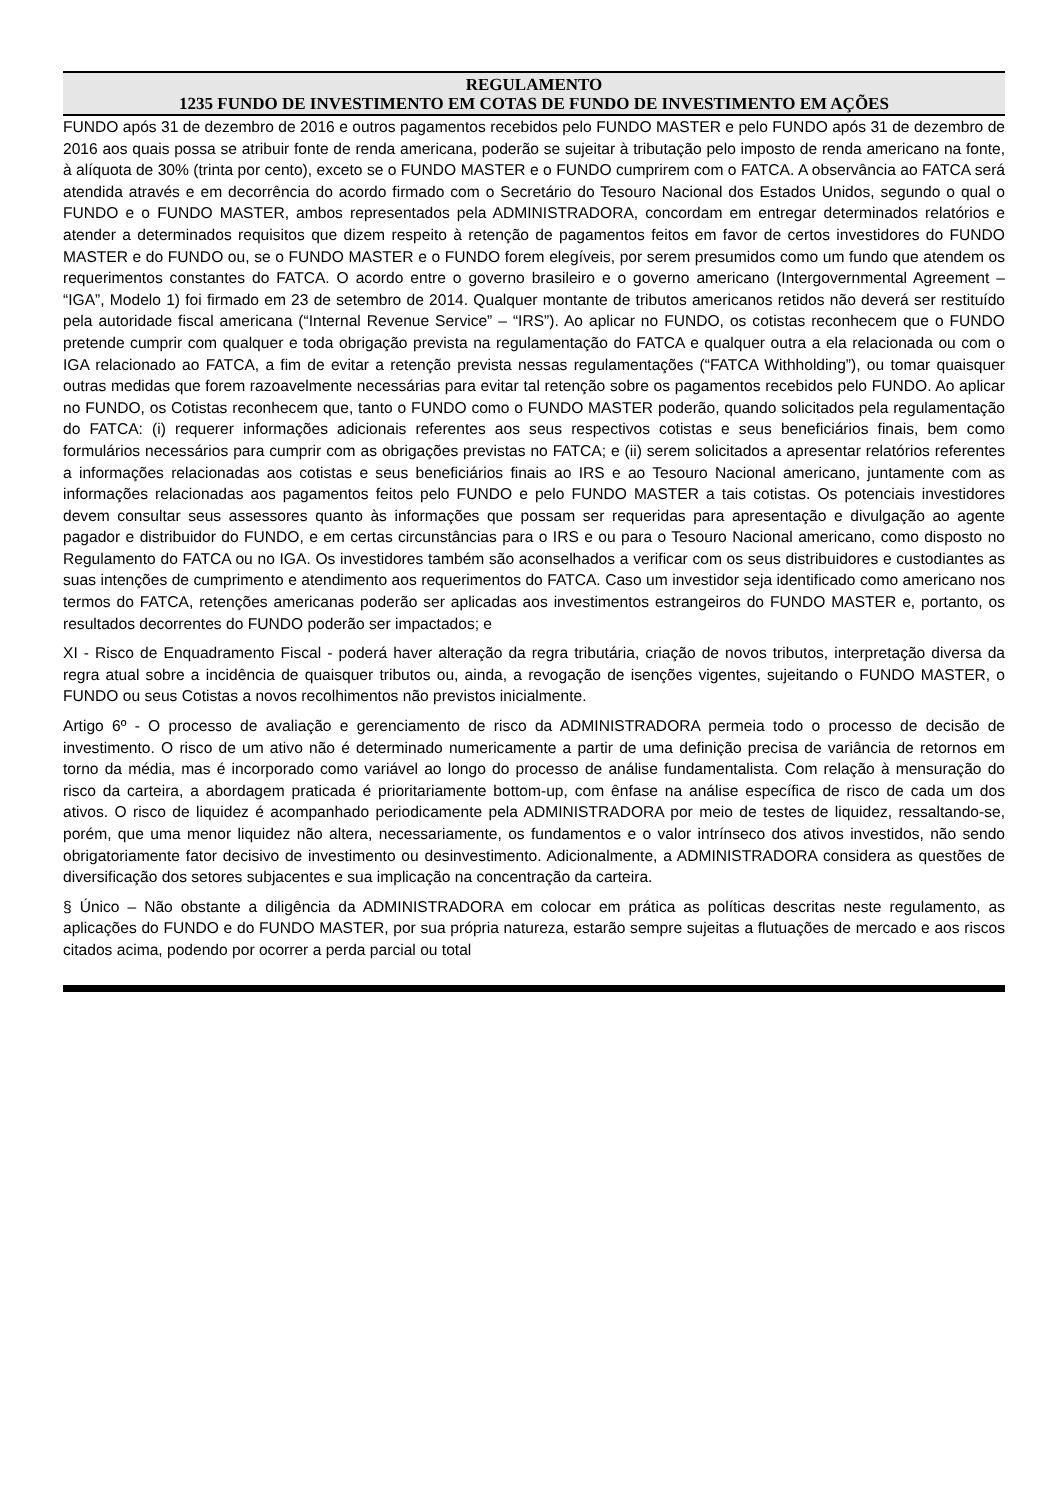REGULAMENTO
1235 FUNDO DE INVESTIMENTO EM COTAS DE FUNDO DE INVESTIMENTO EM AÇÕES
FUNDO após 31 de dezembro de 2016 e outros pagamentos recebidos pelo FUNDO MASTER e pelo FUNDO após 31 de dezembro de 2016 aos quais possa se atribuir fonte de renda americana, poderão se sujeitar à tributação pelo imposto de renda americano na fonte, à alíquota de 30% (trinta por cento), exceto se o FUNDO MASTER e o FUNDO cumprirem com o FATCA. A observância ao FATCA será atendida através e em decorrência do acordo firmado com o Secretário do Tesouro Nacional dos Estados Unidos, segundo o qual o FUNDO e o FUNDO MASTER, ambos representados pela ADMINISTRADORA, concordam em entregar determinados relatórios e atender a determinados requisitos que dizem respeito à retenção de pagamentos feitos em favor de certos investidores do FUNDO MASTER e do FUNDO ou, se o FUNDO MASTER e o FUNDO forem elegíveis, por serem presumidos como um fundo que atendem os requerimentos constantes do FATCA. O acordo entre o governo brasileiro e o governo americano (Intergovernmental Agreement – “IGA”, Modelo 1) foi firmado em 23 de setembro de 2014. Qualquer montante de tributos americanos retidos não deverá ser restituído pela autoridade fiscal americana (“Internal Revenue Service” – “IRS”). Ao aplicar no FUNDO, os cotistas reconhecem que o FUNDO pretende cumprir com qualquer e toda obrigação prevista na regulamentação do FATCA e qualquer outra a ela relacionada ou com o IGA relacionado ao FATCA, a fim de evitar a retenção prevista nessas regulamentações (“FATCA Withholding”), ou tomar quaisquer outras medidas que forem razoavelmente necessárias para evitar tal retenção sobre os pagamentos recebidos pelo FUNDO. Ao aplicar no FUNDO, os Cotistas reconhecem que, tanto o FUNDO como o FUNDO MASTER poderão, quando solicitados pela regulamentação do FATCA: (i) requerer informações adicionais referentes aos seus respectivos cotistas e seus beneficiários finais, bem como formulários necessários para cumprir com as obrigações previstas no FATCA; e (ii) serem solicitados a apresentar relatórios referentes a informações relacionadas aos cotistas e seus beneficiários finais ao IRS e ao Tesouro Nacional americano, juntamente com as informações relacionadas aos pagamentos feitos pelo FUNDO e pelo FUNDO MASTER a tais cotistas. Os potenciais investidores devem consultar seus assessores quanto às informações que possam ser requeridas para apresentação e divulgação ao agente pagador e distribuidor do FUNDO, e em certas circunstâncias para o IRS e ou para o Tesouro Nacional americano, como disposto no Regulamento do FATCA ou no IGA. Os investidores também são aconselhados a verificar com os seus distribuidores e custodiantes as suas intenções de cumprimento e atendimento aos requerimentos do FATCA. Caso um investidor seja identificado como americano nos termos do FATCA, retenções americanas poderão ser aplicadas aos investimentos estrangeiros do FUNDO MASTER e, portanto, os resultados decorrentes do FUNDO poderão ser impactados; e
XI - Risco de Enquadramento Fiscal - poderá haver alteração da regra tributária, criação de novos tributos, interpretação diversa da regra atual sobre a incidência de quaisquer tributos ou, ainda, a revogação de isenções vigentes, sujeitando o FUNDO MASTER, o FUNDO ou seus Cotistas a novos recolhimentos não previstos inicialmente.
Artigo 6º - O processo de avaliação e gerenciamento de risco da ADMINISTRADORA permeia todo o processo de decisão de investimento. O risco de um ativo não é determinado numericamente a partir de uma definição precisa de variância de retornos em torno da média, mas é incorporado como variável ao longo do processo de análise fundamentalista. Com relação à mensuração do risco da carteira, a abordagem praticada é prioritariamente bottom-up, com ênfase na análise específica de risco de cada um dos ativos. O risco de liquidez é acompanhado periodicamente pela ADMINISTRADORA por meio de testes de liquidez, ressaltando-se, porém, que uma menor liquidez não altera, necessariamente, os fundamentos e o valor intrínseco dos ativos investidos, não sendo obrigatoriamente fator decisivo de investimento ou desinvestimento. Adicionalmente, a ADMINISTRADORA considera as questões de diversificação dos setores subjacentes e sua implicação na concentração da carteira.
§ Único – Não obstante a diligência da ADMINISTRADORA em colocar em prática as políticas descritas neste regulamento, as aplicações do FUNDO e do FUNDO MASTER, por sua própria natureza, estarão sempre sujeitas a flutuações de mercado e aos riscos citados acima, podendo por ocorrer a perda parcial ou total